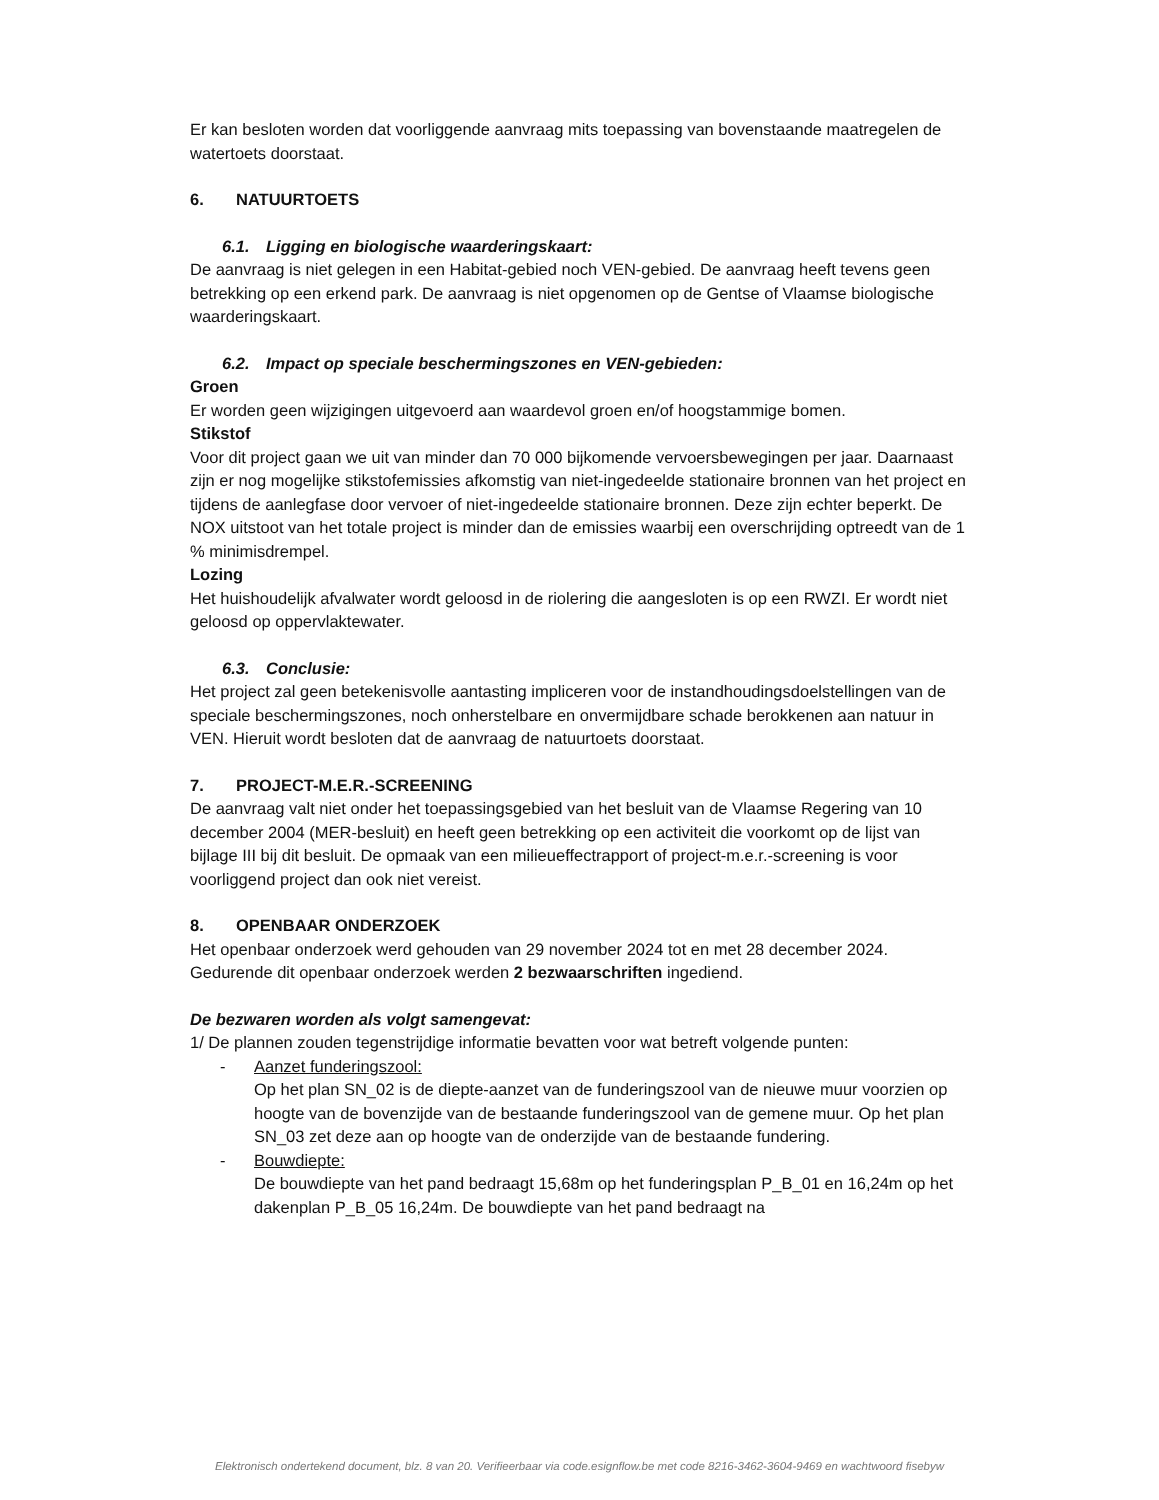Er kan besloten worden dat voorliggende aanvraag mits toepassing van bovenstaande maatregelen de watertoets doorstaat.
6. NATUURTOETS
6.1. Ligging en biologische waarderingskaart:
De aanvraag is niet gelegen in een Habitat-gebied noch VEN-gebied. De aanvraag heeft tevens geen betrekking op een erkend park. De aanvraag is niet opgenomen op de Gentse of Vlaamse biologische waarderingskaart.
6.2. Impact op speciale beschermingszones en VEN-gebieden:
Groen
Er worden geen wijzigingen uitgevoerd aan waardevol groen en/of hoogstammige bomen.
Stikstof
Voor dit project gaan we uit van minder dan 70 000 bijkomende vervoersbewegingen per jaar. Daarnaast zijn er nog mogelijke stikstofemissies afkomstig van niet-ingedeelde stationaire bronnen van het project en tijdens de aanlegfase door vervoer of niet-ingedeelde stationaire bronnen. Deze zijn echter beperkt. De NOX uitstoot van het totale project is minder dan de emissies waarbij een overschrijding optreedt van de 1 % minimisdrempel.
Lozing
Het huishoudelijk afvalwater wordt geloosd in de riolering die aangesloten is op een RWZI. Er wordt niet geloosd op oppervlaktewater.
6.3. Conclusie:
Het project zal geen betekenisvolle aantasting impliceren voor de instandhoudingsdoelstellingen van de speciale beschermingszones, noch onherstelbare en onvermijdbare schade berokkenen aan natuur in VEN. Hieruit wordt besloten dat de aanvraag de natuurtoets doorstaat.
7. PROJECT-M.E.R.-SCREENING
De aanvraag valt niet onder het toepassingsgebied van het besluit van de Vlaamse Regering van 10 december 2004 (MER-besluit) en heeft geen betrekking op een activiteit die voorkomt op de lijst van bijlage III bij dit besluit. De opmaak van een milieueffectrapport of project-m.e.r.-screening is voor voorliggend project dan ook niet vereist.
8. OPENBAAR ONDERZOEK
Het openbaar onderzoek werd gehouden van 29 november 2024 tot en met 28 december 2024. Gedurende dit openbaar onderzoek werden 2 bezwaarschriften ingediend.
De bezwaren worden als volgt samengevat:
1/ De plannen zouden tegenstrijdige informatie bevatten voor wat betreft volgende punten:
- Aanzet funderingszool:
Op het plan SN_02 is de diepte-aanzet van de funderingszool van de nieuwe muur voorzien op hoogte van de bovenzijde van de bestaande funderingszool van de gemene muur. Op het plan SN_03 zet deze aan op hoogte van de onderzijde van de bestaande fundering.
- Bouwdiepte:
De bouwdiepte van het pand bedraagt 15,68m op het funderingsplan P_B_01 en 16,24m op het dakenplan P_B_05 16,24m. De bouwdiepte van het pand bedraagt na
Elektronisch ondertekend document, blz. 8 van 20. Verifieerbaar via code.esignflow.be met code 8216-3462-3604-9469 en wachtwoord fisebyw